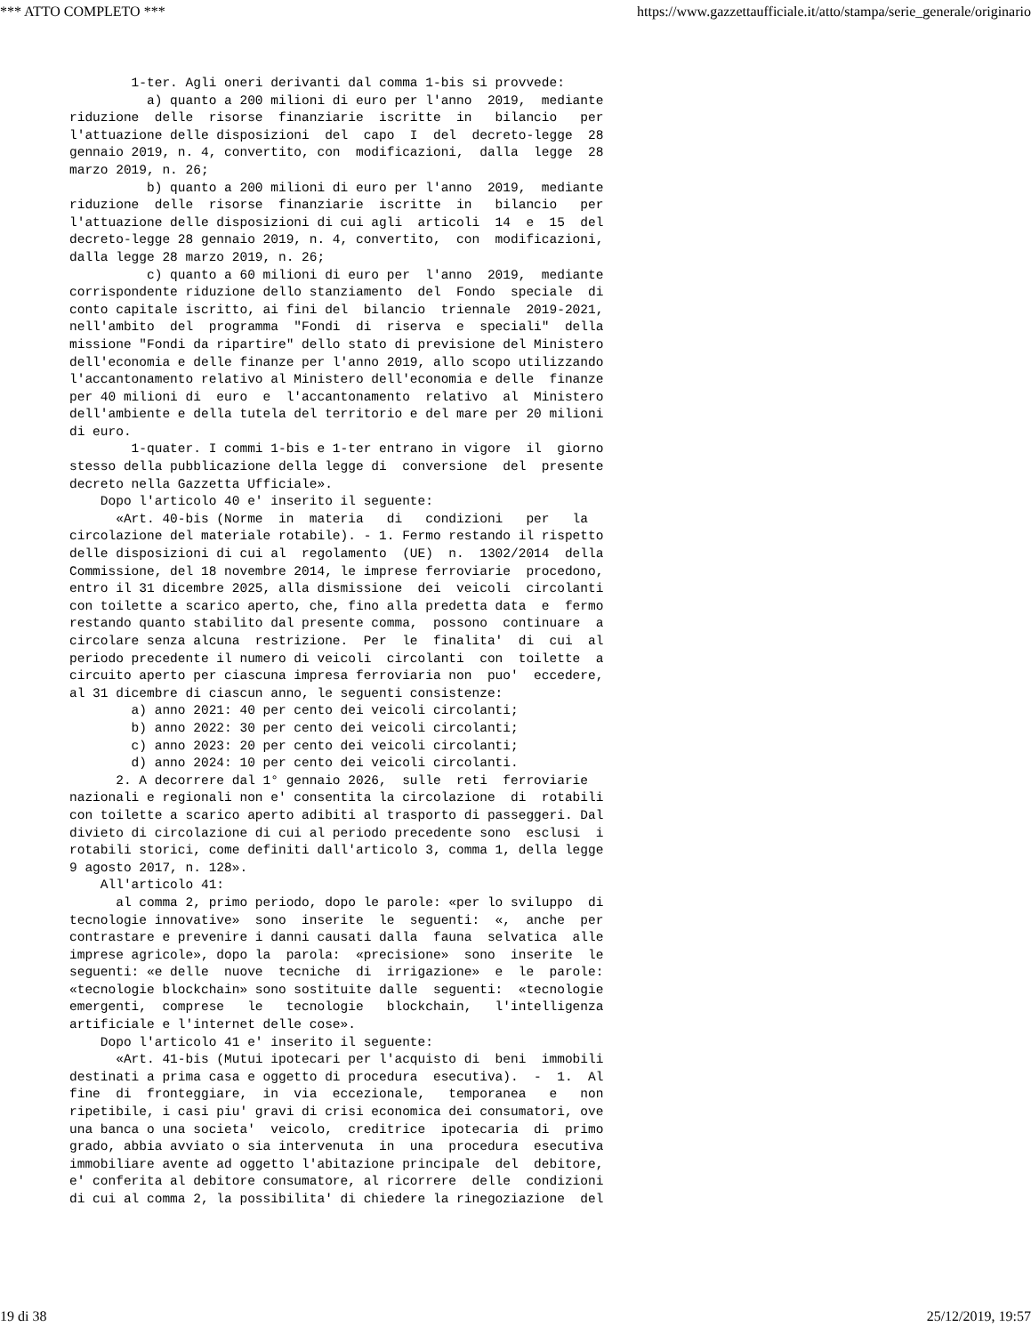*** ATTO COMPLETO *** https://www.gazzettaufficiale.it/atto/stampa/serie_generale/originario
        1-ter. Agli oneri derivanti dal comma 1-bis si provvede:
          a) quanto a 200 milioni di euro per l'anno  2019,  mediante
riduzione  delle  risorse  finanziarie  iscritte  in   bilancio   per
l'attuazione delle disposizioni  del  capo  I  del  decreto-legge  28
gennaio 2019, n. 4, convertito, con  modificazioni,  dalla  legge  28
marzo 2019, n. 26;
          b) quanto a 200 milioni di euro per l'anno  2019,  mediante
riduzione  delle  risorse  finanziarie  iscritte  in   bilancio   per
l'attuazione delle disposizioni di cui agli  articoli  14  e  15  del
decreto-legge 28 gennaio 2019, n. 4, convertito,  con  modificazioni,
dalla legge 28 marzo 2019, n. 26;
          c) quanto a 60 milioni di euro per  l'anno  2019,  mediante
corrispondente riduzione dello stanziamento  del  Fondo  speciale  di
conto capitale iscritto, ai fini del  bilancio  triennale  2019-2021,
nell'ambito  del  programma  "Fondi  di  riserva  e  speciali"  della
missione "Fondi da ripartire" dello stato di previsione del Ministero
dell'economia e delle finanze per l'anno 2019, allo scopo utilizzando
l'accantonamento relativo al Ministero dell'economia e delle  finanze
per 40 milioni di  euro  e  l'accantonamento  relativo  al  Ministero
dell'ambiente e della tutela del territorio e del mare per 20 milioni
di euro.
        1-quater. I commi 1-bis e 1-ter entrano in vigore  il  giorno
stesso della pubblicazione della legge di  conversione  del  presente
decreto nella Gazzetta Ufficiale».
    Dopo l'articolo 40 e' inserito il seguente:
      «Art. 40-bis (Norme  in  materia   di   condizioni   per   la
circolazione del materiale rotabile). - 1. Fermo restando il rispetto
delle disposizioni di cui al  regolamento  (UE)  n.  1302/2014  della
Commissione, del 18 novembre 2014, le imprese ferroviarie  procedono,
entro il 31 dicembre 2025, alla dismissione  dei  veicoli  circolanti
con toilette a scarico aperto, che, fino alla predetta data  e  fermo
restando quanto stabilito dal presente comma,  possono  continuare  a
circolare senza alcuna  restrizione.  Per  le  finalita'  di  cui  al
periodo precedente il numero di veicoli  circolanti  con  toilette  a
circuito aperto per ciascuna impresa ferroviaria non  puo'  eccedere,
al 31 dicembre di ciascun anno, le seguenti consistenze:
        a) anno 2021: 40 per cento dei veicoli circolanti;
        b) anno 2022: 30 per cento dei veicoli circolanti;
        c) anno 2023: 20 per cento dei veicoli circolanti;
        d) anno 2024: 10 per cento dei veicoli circolanti.
      2. A decorrere dal 1° gennaio 2026,  sulle  reti  ferroviarie
nazionali e regionali non e' consentita la circolazione  di  rotabili
con toilette a scarico aperto adibiti al trasporto di passeggeri. Dal
divieto di circolazione di cui al periodo precedente sono  esclusi  i
rotabili storici, come definiti dall'articolo 3, comma 1, della legge
9 agosto 2017, n. 128».
    All'articolo 41:
      al comma 2, primo periodo, dopo le parole: «per lo sviluppo  di
tecnologie innovative»  sono  inserite  le  seguenti:  «,  anche  per
contrastare e prevenire i danni causati dalla  fauna  selvatica  alle
imprese agricole», dopo la  parola:  «precisione»  sono  inserite  le
seguenti: «e delle  nuove  tecniche  di  irrigazione»  e  le  parole:
«tecnologie blockchain» sono sostituite dalle  seguenti:  «tecnologie
emergenti,  comprese   le   tecnologie   blockchain,   l'intelligenza
artificiale e l'internet delle cose».
    Dopo l'articolo 41 e' inserito il seguente:
      «Art. 41-bis (Mutui ipotecari per l'acquisto di  beni  immobili
destinati a prima casa e oggetto di procedura  esecutiva).  -  1.  Al
fine  di  fronteggiare,  in  via  eccezionale,   temporanea   e   non
ripetibile, i casi piu' gravi di crisi economica dei consumatori, ove
una banca o una societa'  veicolo,  creditrice  ipotecaria  di  primo
grado, abbia avviato o sia intervenuta  in  una  procedura  esecutiva
immobiliare avente ad oggetto l'abitazione principale  del  debitore,
e' conferita al debitore consumatore, al ricorrere  delle  condizioni
di cui al comma 2, la possibilita' di chiedere la rinegoziazione  del
19 di 38 25/12/2019, 19:57